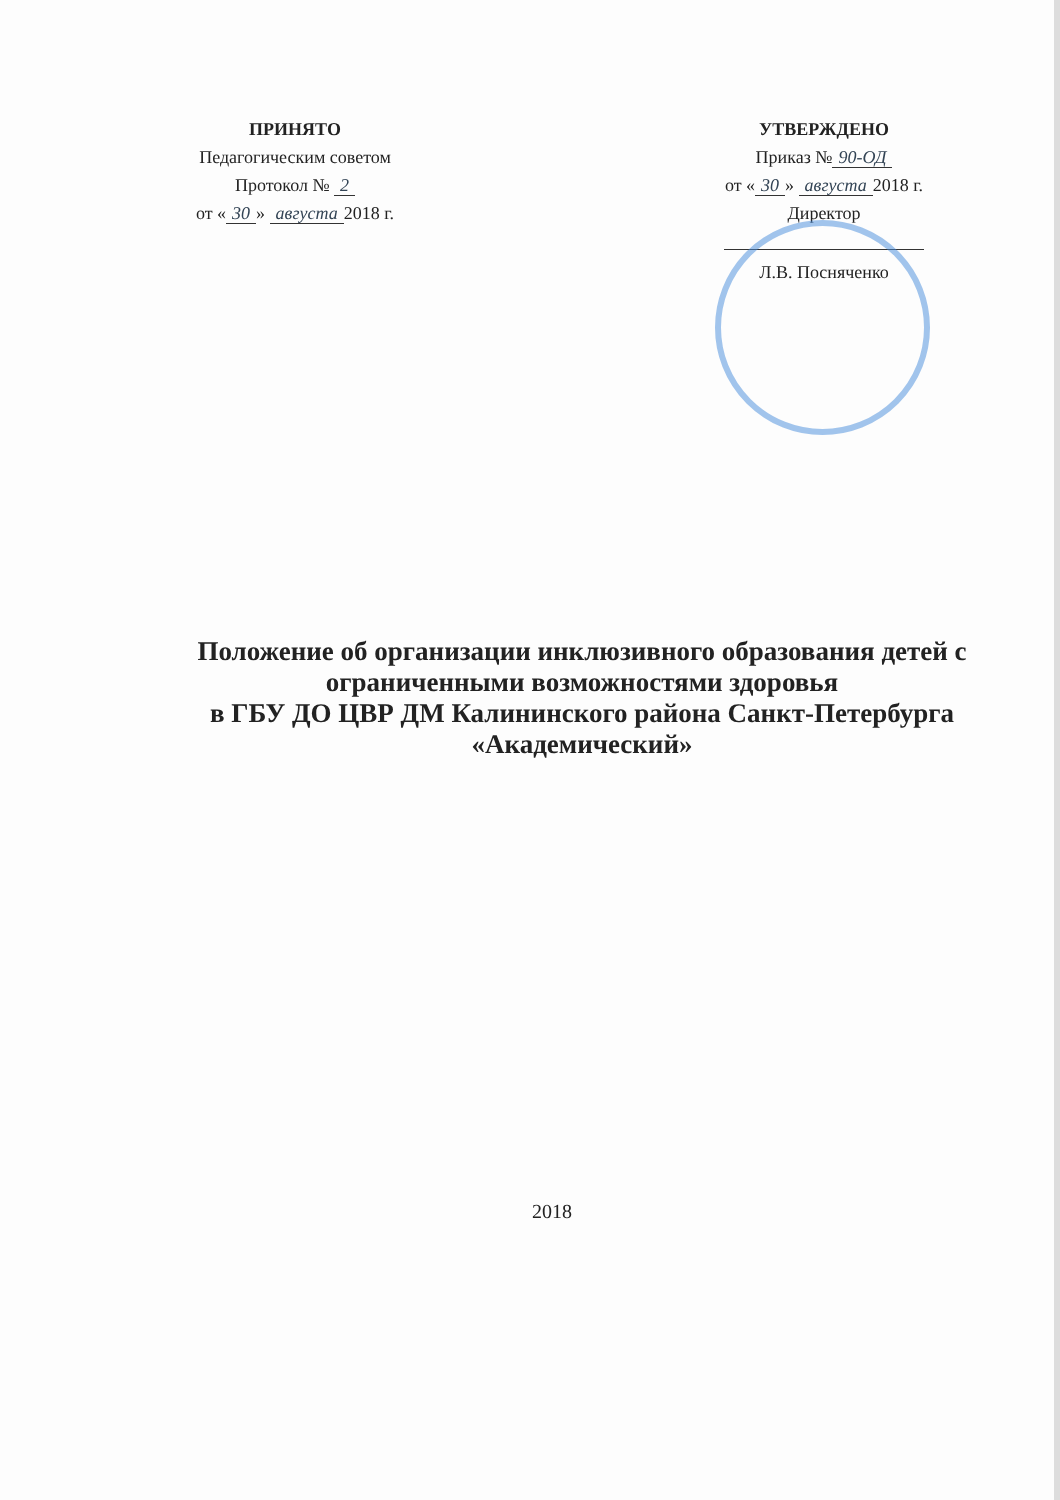ПРИНЯТО
Педагогическим советом
Протокол № 2
от « 30 » августа 2018 г.
УТВЕРЖДЕНО
Приказ № 90-ОД
от « 30 » августа 2018 г.
Директор
Л.В. Посняченко
Положение об организации инклюзивного образования детей с
ограниченными возможностями здоровья
в ГБУ ДО ЦВР ДМ Калининского района Санкт-Петербурга
«Академический»
2018